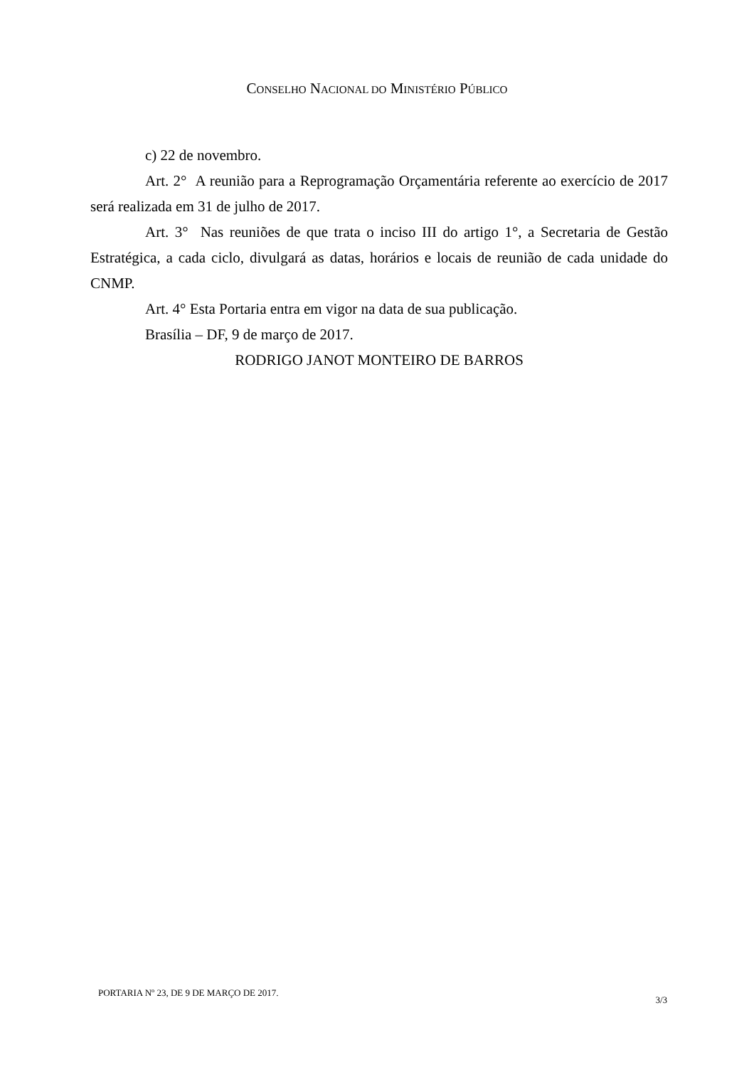CONSELHO NACIONAL DO MINISTÉRIO PÚBLICO
c) 22 de novembro.
Art. 2° A reunião para a Reprogramação Orçamentária referente ao exercício de 2017 será realizada em 31 de julho de 2017.
Art. 3° Nas reuniões de que trata o inciso III do artigo 1°, a Secretaria de Gestão Estratégica, a cada ciclo, divulgará as datas, horários e locais de reunião de cada unidade do CNMP.
Art. 4° Esta Portaria entra em vigor na data de sua publicação.
Brasília – DF, 9 de março de 2017.
RODRIGO JANOT MONTEIRO DE BARROS
PORTARIA Nº 23, DE 9 DE MARÇO DE 2017. 3/3